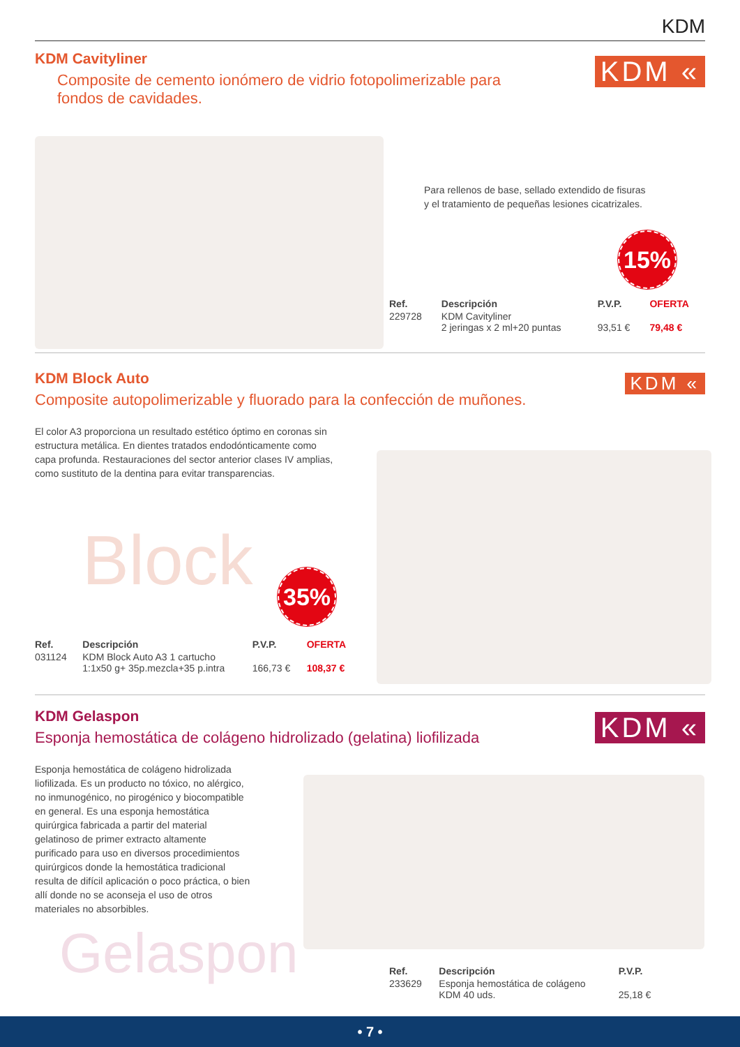KDM
KDM Cavityliner
KDM «
Composite de cemento ionómero de vidrio fotopolimerizable para fondos de cavidades.
Para rellenos de base, sellado extendido de fisuras
y el tratamiento de pequeñas lesiones cicatrizales.
15%
| Ref. | Descripción | P.V.P. | OFERTA |
| --- | --- | --- | --- |
| 229728 | KDM Cavityliner 2 jeringas x 2 ml+20 puntas | 93,51 € | 79,48 € |
KDM Block Auto
KDM «
Composite autopolimerizable y fluorado para la confección de muñones.
El color A3 proporciona un resultado estético óptimo en coronas sin estructura metálica. En dientes tratados endodónticamente como capa profunda. Restauraciones del sector anterior clases IV amplias, como sustituto de la dentina para evitar transparencias.
Block 35%
| Ref. | Descripción | P.V.P. | OFERTA |
| --- | --- | --- | --- |
| 031124 | KDM Block Auto A3 1 cartucho 1:1x50 g+ 35p.mezcla+35 p.intra | 166,73 € | 108,37 € |
KDM Gelaspon
KDM «
Esponja hemostática de colágeno hidrolizado (gelatina) liofilizada
Esponja hemostática de colágeno hidrolizada liofilizada. Es un producto no tóxico, no alérgico, no inmunogénico, no pirogénico y biocompatible en general. Es una esponja hemostática quirúrgica fabricada a partir del material gelatinoso de primer extracto altamente purificado para uso en diversos procedimientos quirúrgicos donde la hemostática tradicional resulta de difícil aplicación o poco práctica, o bien allí donde no se aconseja el uso de otros materiales no absorbibles.
Gelaspon
| Ref. | Descripción | P.V.P. |
| --- | --- | --- |
| 233629 | Esponja hemostática de colágeno KDM 40 uds. | 25,18 € |
• 7 •